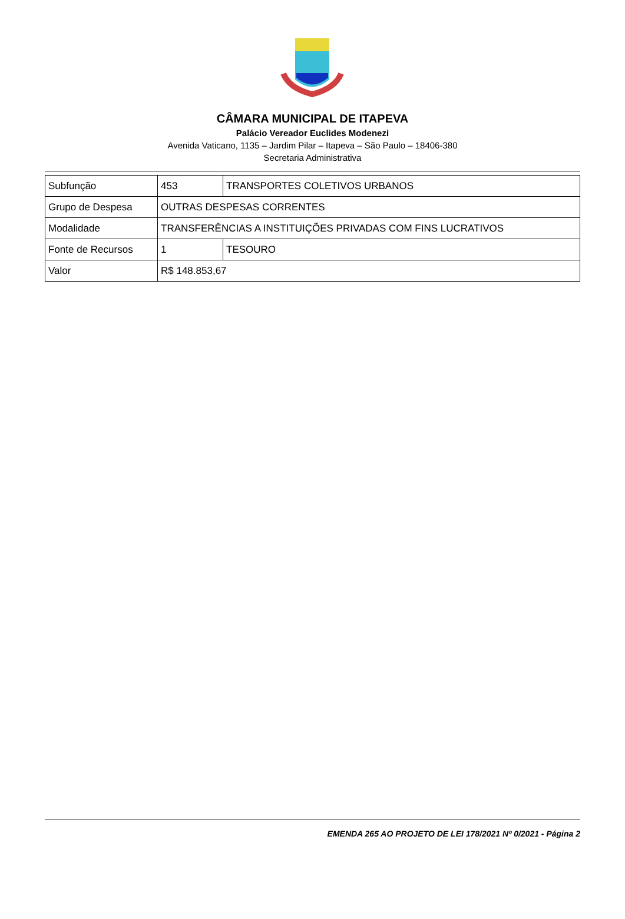CÂMARA MUNICIPAL DE ITAPEVA
Palácio Vereador Euclides Modenezi
Avenida Vaticano, 1135 – Jardim Pilar – Itapeva – São Paulo – 18406-380
Secretaria Administrativa
| Subfunção | 453 | TRANSPORTES COLETIVOS URBANOS |
| Grupo de Despesa | OUTRAS DESPESAS CORRENTES | |
| Modalidade | TRANSFERÊNCIAS A INSTITUIÇÕES PRIVADAS COM FINS LUCRATIVOS | |
| Fonte de Recursos | 1 | TESOURO |
| Valor | R$ 148.853,67 | |
EMENDA 265 AO PROJETO DE LEI 178/2021 Nº 0/2021 - Página 2